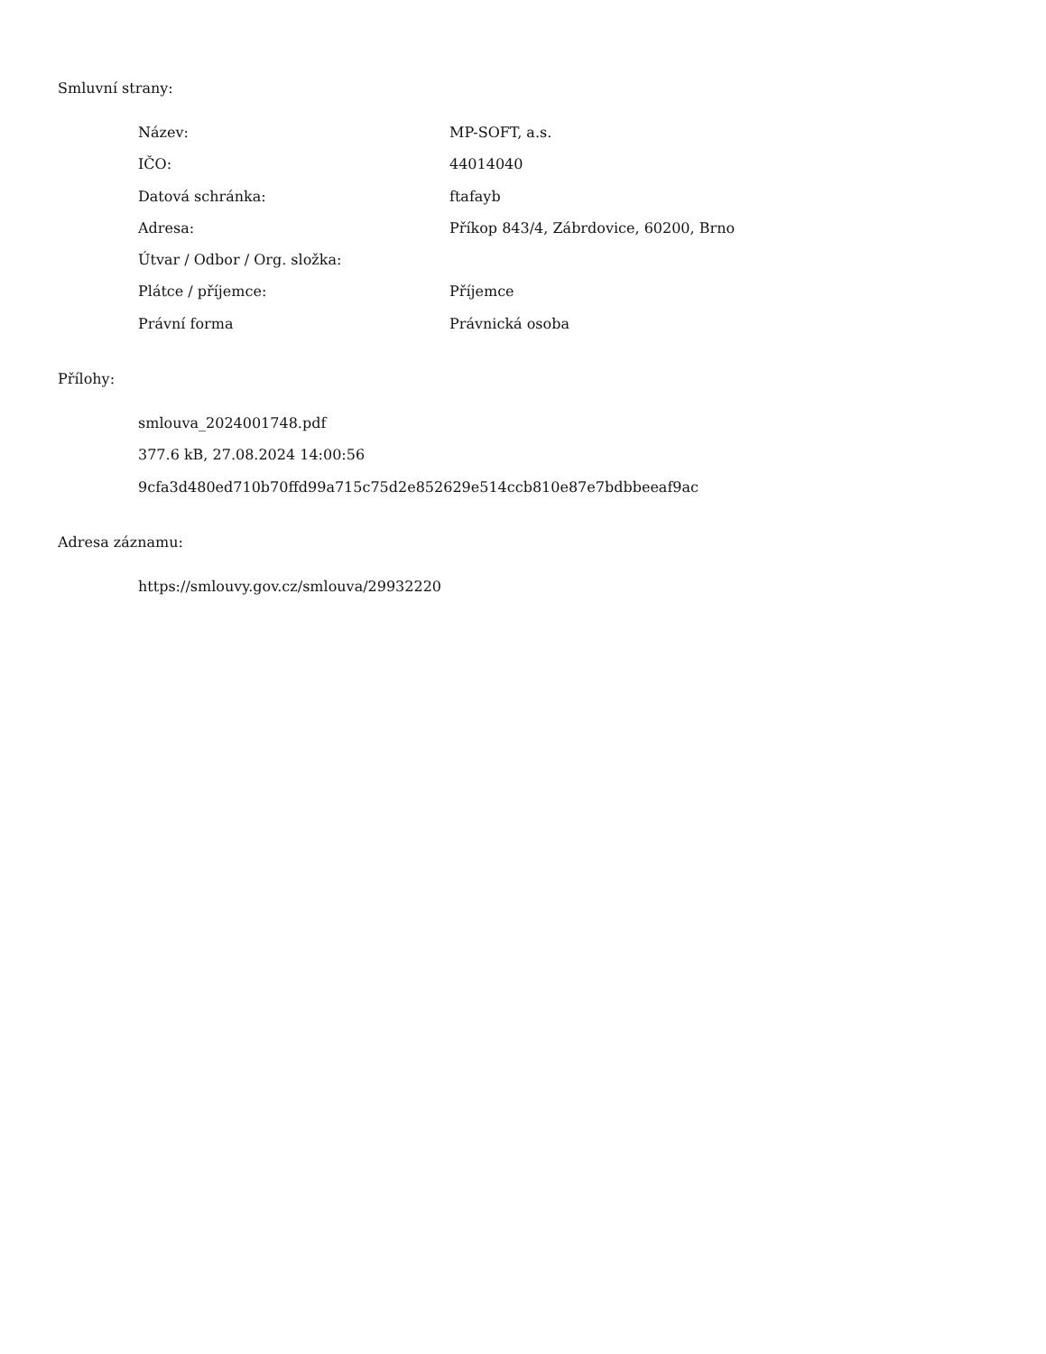Smluvní strany:
| Název: | MP-SOFT, a.s. |
| IČO: | 44014040 |
| Datová schránka: | ftafayb |
| Adresa: | Příkop 843/4, Zábrdovice, 60200, Brno |
| Útvar / Odbor / Org. složka: | |
| Plátce / příjemce: | Příjemce |
| Právní forma | Právnická osoba |
Přílohy:
smlouva_2024001748.pdf
377.6 kB, 27.08.2024 14:00:56
9cfa3d480ed710b70ffd99a715c75d2e852629e514ccb810e87e7bdbbeeaf9ac
Adresa záznamu:
https://smlouvy.gov.cz/smlouva/29932220